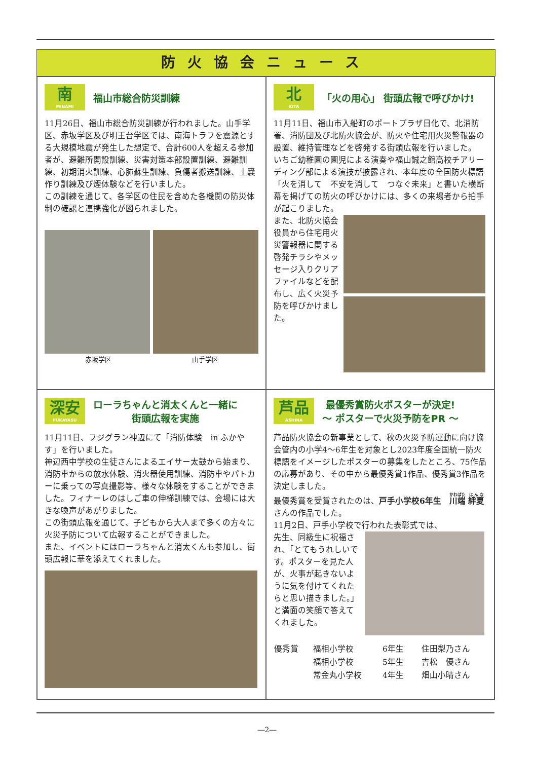防火協会ニュース
南
MINAMI
福山市総合防災訓練
11月26日、福山市総合防災訓練が行われました。山手学区、赤坂学区及び明王台学区では、南海トラフを震源とする大規模地震が発生した想定で、合計600人を超える参加者が、避難所開設訓練、災害対策本部設置訓練、避難訓練、初期消火訓練、心肺蘇生訓練、負傷者搬送訓練、土嚢作り訓練及び煙体験などを行いました。
この訓練を通じて、各学区の住民を含めた各機関の防災体制の確認と連携強化が図られました。
赤坂学区 山手学区
北
KITA
「火の用心」 街頭広報で呼びかけ!
11月11日、福山市入船町のポートプラザ日化で、北消防署、消防団及び北防火協会が、防火や住宅用火災警報器の設置、維持管理などを啓発する街頭広報を行いました。
いちご幼稚園の園児による演奏や福山誠之館高校チアリーディング部による演技が披露され、本年度の全国防火標語「火を消して　不安を消して　つなぐ未来」と書いた横断幕を掲げての防火の呼びかけには、多くの来場者から拍手が起こりました。
また、北防火協会役員から住宅用火災警報器に関する啓発チラシやメッセージ入りクリアファイルなどを配布し、広く火災予防を呼びかけました。
深安
FUKAYASU
ローラちゃんと消太くんと一緒に
街頭広報を実施
11月11日、フジグラン神辺にて「消防体験　in ふかやす」を行いました。
神辺西中学校の生徒さんによるエイサー太鼓から始まり、消防車からの放水体験、消火器使用訓練、消防車やパトカーに乗っての写真撮影等、様々な体験をすることができました。フィナーレのはしご車の伸梯訓練では、会場には大きな喚声があがりました。
この街頭広報を通じて、子どもから大人まで多くの方々に火災予防について広報することができました。
また、イベントにはローラちゃんと消太くんも参加し、街頭広報に華を添えてくれました。
芦品
ASHINA
最優秀賞防火ポスターが決定!
～ ポスターで火災予防をPR ～
芦品防火協会の新事業として、秋の火災予防運動に向け協会管内の小学4～6年生を対象とし2023年度全国統一防火標語をイメージしたポスターの募集をしたところ、75作品の応募があり、その中から最優秀賞1作品、優秀賞3作品を決定しました。
最優秀賞を受賞されたのは、戸手小学校6年生　川端 絆夏さんの作品でした。
11月2日、戸手小学校で行われた表彰式では、
先生、同級生に祝福され、「とてもうれしいです。ポスターを見た人が、火事が起きないように気を付けてくれたらと思い描きました。」と満面の笑顔で答えてくれました。
| 優秀賞 | 福相小学校 | 6年生 | 住田梨乃さん |
| | 福相小学校 | 5年生 | 吉松 優さん |
| | 常金丸小学校 | 4年生 | 畑山小晴さん |
―2―